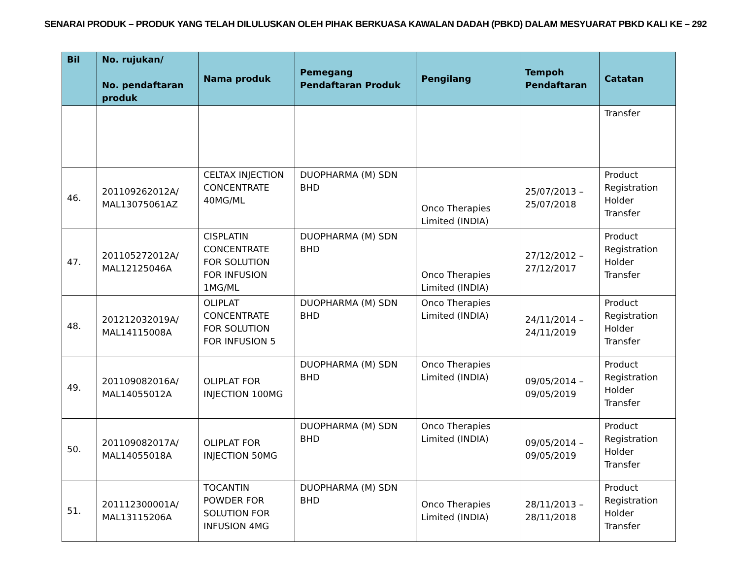SENARAI PRODUK – PRODUK YANG TELAH DILULUSKAN OLEH PIHAK BERKUASA KAWALAN DADAH (PBKD) DALAM MESYUARAT PBKD KALI KE – 292
| Bil | No. rujukan/ No. pendaftaran produk | Nama produk | Pemegang Pendaftaran Produk | Pengilang | Tempoh Pendaftaran | Catatan |
| --- | --- | --- | --- | --- | --- | --- |
| | | | | | | Transfer |
| 46. | 201109262012A/ MAL13075061AZ | CELTAX INJECTION CONCENTRATE 40MG/ML | DUOPHARMA (M) SDN BHD | Onco Therapies Limited (INDIA) | 25/07/2013 – 25/07/2018 | Product Registration Holder Transfer |
| 47. | 201105272012A/ MAL12125046A | CISPLATIN CONCENTRATE FOR SOLUTION FOR INFUSION 1MG/ML | DUOPHARMA (M) SDN BHD | Onco Therapies Limited (INDIA) | 27/12/2012 – 27/12/2017 | Product Registration Holder Transfer |
| 48. | 201212032019A/ MAL14115008A | OLIPLAT CONCENTRATE FOR SOLUTION FOR INFUSION 5 | DUOPHARMA (M) SDN BHD | Onco Therapies Limited (INDIA) | 24/11/2014 – 24/11/2019 | Product Registration Holder Transfer |
| 49. | 201109082016A/ MAL14055012A | OLIPLAT FOR INJECTION 100MG | DUOPHARMA (M) SDN BHD | Onco Therapies Limited (INDIA) | 09/05/2014 – 09/05/2019 | Product Registration Holder Transfer |
| 50. | 201109082017A/ MAL14055018A | OLIPLAT FOR INJECTION 50MG | DUOPHARMA (M) SDN BHD | Onco Therapies Limited (INDIA) | 09/05/2014 – 09/05/2019 | Product Registration Holder Transfer |
| 51. | 201112300001A/ MAL13115206A | TOCANTIN POWDER FOR SOLUTION FOR INFUSION 4MG | DUOPHARMA (M) SDN BHD | Onco Therapies Limited (INDIA) | 28/11/2013 – 28/11/2018 | Product Registration Holder Transfer |